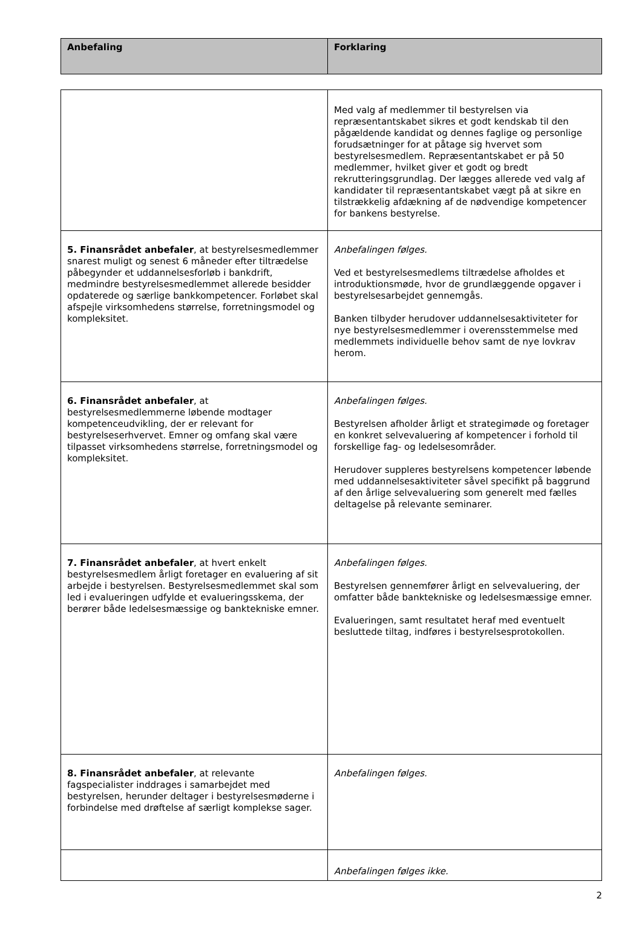| Anbefaling | Forklaring |
| --- | --- |
| | Med valg af medlemmer til bestyrelsen via repræsentantskabet sikres et godt kendskab til den pågældende kandidat og dennes faglige og personlige forudsætninger for at påtage sig hvervet som bestyrelsesmedlem. Repræsentantskabet er på 50 medlemmer, hvilket giver et godt og bredt rekrutteringsgrundlag. Der lægges allerede ved valg af kandidater til repræsentantskabet vægt på at sikre en tilstrækkelig afdækning af de nødvendige kompetencer for bankens bestyrelse. |
| 5. Finansrådet anbefaler , at bestyrelsesmedlemmer snarest muligt og senest 6 måneder efter tiltrædelse påbegynder et uddannelsesforløb i bankdrift, medmindre bestyrelsesmedlemmet allerede besidder opdaterede og særlige bankkompetencer. Forløbet skal afspejle virksomhedens størrelse, forretningsmodel og kompleksitet. | Anbefalingen følges. Ved et bestyrelsesmedlems tiltrædelse afholdes et introduktionsmøde, hvor de grundlæggende opgaver i bestyrelsesarbejdet gennemgås. Banken tilbyder herudover uddannelsesaktiviteter for nye bestyrelsesmedlemmer i overensstemmelse med medlemmets individuelle behov samt de nye lovkrav herom. |
| 6. Finansrådet anbefaler , at bestyrelsesmedlemmerne løbende modtager kompetenceudvikling, der er relevant for bestyrelseserhvervet. Emner og omfang skal være tilpasset virksomhedens størrelse, forretningsmodel og kompleksitet. | Anbefalingen følges. Bestyrelsen afholder årligt et strategimøde og foretager en konkret selvevaluering af kompetencer i forhold til forskellige fag- og ledelsesområder. Herudover suppleres bestyrelsens kompetencer løbende med uddannelsesaktiviteter såvel specifikt på baggrund af den årlige selvevaluering som generelt med fælles deltagelse på relevante seminarer. |
| 7. Finansrådet anbefaler , at hvert enkelt bestyrelsesmedlem årligt foretager en evaluering af sit arbejde i bestyrelsen. Bestyrelsesmedlemmet skal som led i evalueringen udfylde et evalueringsskema, der berører både ledelsesmæssige og banktekniske emner. | Anbefalingen følges. Bestyrelsen gennemfører årligt en selvevaluering, der omfatter både banktekniske og ledelsesmæssige emner. Evalueringen, samt resultatet heraf med eventuelt besluttede tiltag, indføres i bestyrelsesprotokollen. |
| 8. Finansrådet anbefaler , at relevante fagspecialister inddrages i samarbejdet med bestyrelsen, herunder deltager i bestyrelsesmøderne i forbindelse med drøftelse af særligt komplekse sager. | Anbefalingen følges. |
| | Anbefalingen følges ikke. |
2